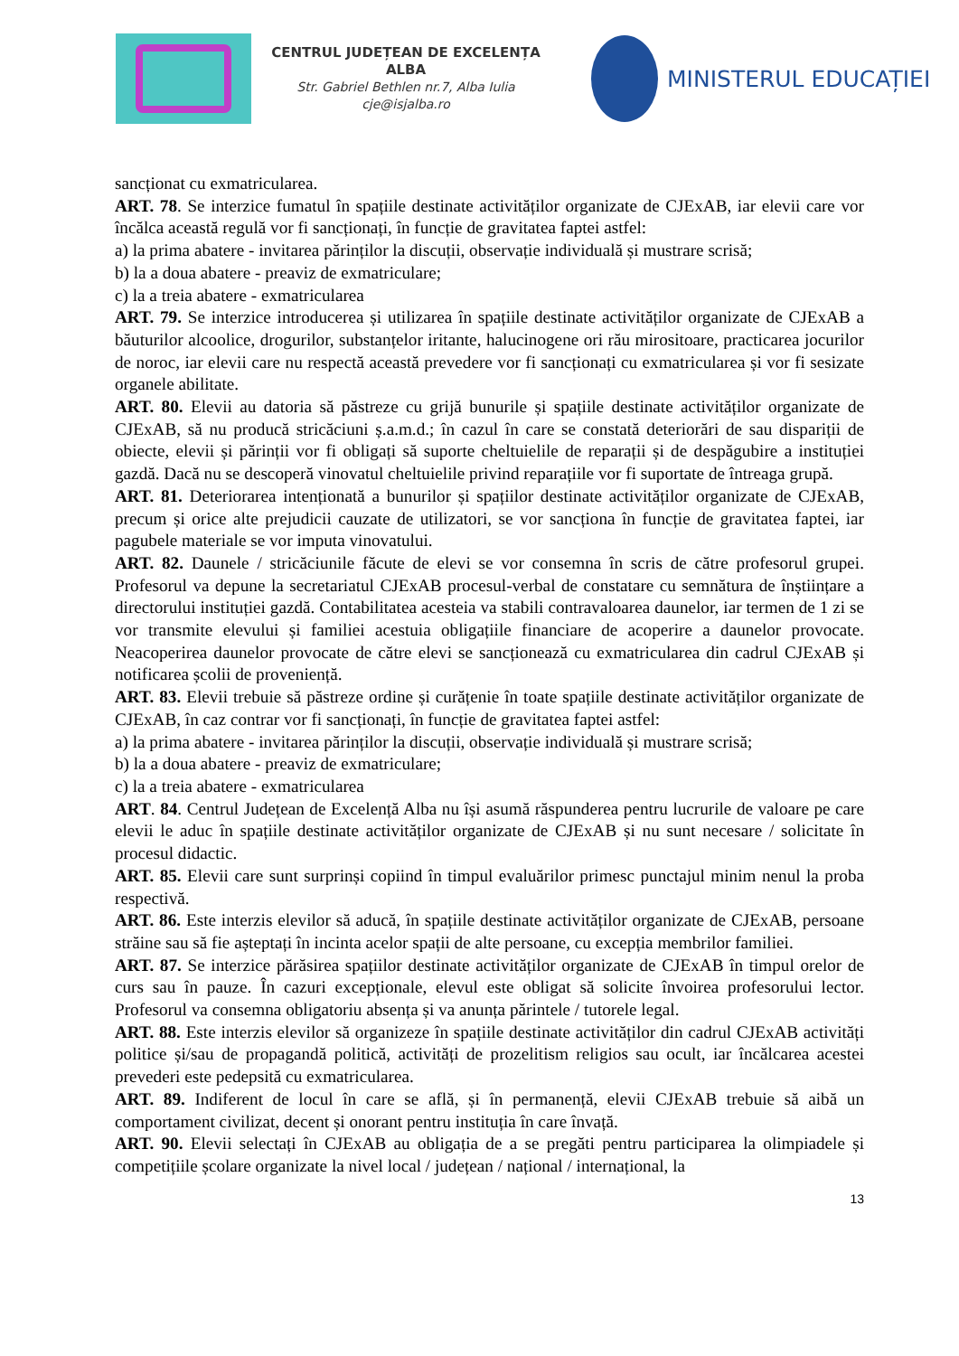CENTRUL JUDEȚEAN DE EXCELENȚA ALBA
Str. Gabriel Bethlen nr.7, Alba Iulia
cje@isjalba.ro
MINISTERUL EDUCAȚIEI
sancționat cu exmatricularea.
ART. 78. Se interzice fumatul în spațiile destinate activităților organizate de CJExAB, iar elevii care vor încălca această regulă vor fi sancționați, în funcție de gravitatea faptei astfel:
a) la prima abatere - invitarea părinților la discuții, observație individuală și mustrare scrisă;
b) la a doua abatere - preaviz de exmatriculare;
c) la a treia abatere - exmatricularea
ART. 79. Se interzice introducerea și utilizarea în spațiile destinate activităților organizate de CJExAB a băuturilor alcoolice, drogurilor, substanțelor iritante, halucinogene ori rău mirositoare, practicarea jocurilor de noroc, iar elevii care nu respectă această prevedere vor fi sancționați cu exmatricularea și vor fi sesizate organele abilitate.
ART. 80. Elevii au datoria să păstreze cu grijă bunurile și spațiile destinate activităților organizate de CJExAB, să nu producă stricăciuni ș.a.m.d.; în cazul în care se constată deteriorări de sau dispariții de obiecte, elevii și părinții vor fi obligați să suporte cheltuielile de reparații și de despăgubire a instituției gazdă. Dacă nu se descoperă vinovatul cheltuielile privind reparațiile vor fi suportate de întreaga grupă.
ART. 81. Deteriorarea intenționată a bunurilor și spațiilor destinate activităților organizate de CJExAB, precum și orice alte prejudicii cauzate de utilizatori, se vor sancționa în funcție de gravitatea faptei, iar pagubele materiale se vor imputa vinovatului.
ART. 82. Daunele / stricăciunile făcute de elevi se vor consemna în scris de către profesorul grupei. Profesorul va depune la secretariatul CJExAB procesul-verbal de constatare cu semnătura de înștiințare a directorului instituției gazdă. Contabilitatea acesteia va stabili contravaloarea daunelor, iar termen de 1 zi se vor transmite elevului și familiei acestuia obligațiile financiare de acoperire a daunelor provocate. Neacoperirea daunelor provocate de către elevi se sancționează cu exmatricularea din cadrul CJExAB și notificarea școlii de proveniență.
ART. 83. Elevii trebuie să păstreze ordine și curățenie în toate spațiile destinate activităților organizate de CJExAB, în caz contrar vor fi sancționați, în funcție de gravitatea faptei astfel:
a) la prima abatere - invitarea părinților la discuții, observație individuală și mustrare scrisă;
b) la a doua abatere - preaviz de exmatriculare;
c) la a treia abatere - exmatricularea
ART. 84. Centrul Județean de Excelență Alba nu își asumă răspunderea pentru lucrurile de valoare pe care elevii le aduc în spațiile destinate activităților organizate de CJExAB și nu sunt necesare / solicitate în procesul didactic.
ART. 85. Elevii care sunt surprinși copiind în timpul evaluărilor primesc punctajul minim nenul la proba respectivă.
ART. 86. Este interzis elevilor să aducă, în spațiile destinate activităților organizate de CJExAB, persoane străine sau să fie așteptați în incinta acelor spații de alte persoane, cu excepția membrilor familiei.
ART. 87. Se interzice părăsirea spațiilor destinate activităților organizate de CJExAB în timpul orelor de curs sau în pauze. În cazuri excepționale, elevul este obligat să solicite învoirea profesorului lector. Profesorul va consemna obligatoriu absența și va anunța părintele / tutorele legal.
ART. 88. Este interzis elevilor să organizeze în spațiile destinate activităților din cadrul CJExAB activități politice și/sau de propagandă politică, activități de prozelitism religios sau ocult, iar încălcarea acestei prevederi este pedepsită cu exmatricularea.
ART. 89. Indiferent de locul în care se află, și în permanență, elevii CJExAB trebuie să aibă un comportament civilizat, decent și onorant pentru instituția în care învață.
ART. 90. Elevii selectați în CJExAB au obligația de a se pregăti pentru participarea la olimpiadele și competițiile școlare organizate la nivel local / județean / național / internațional, la
13